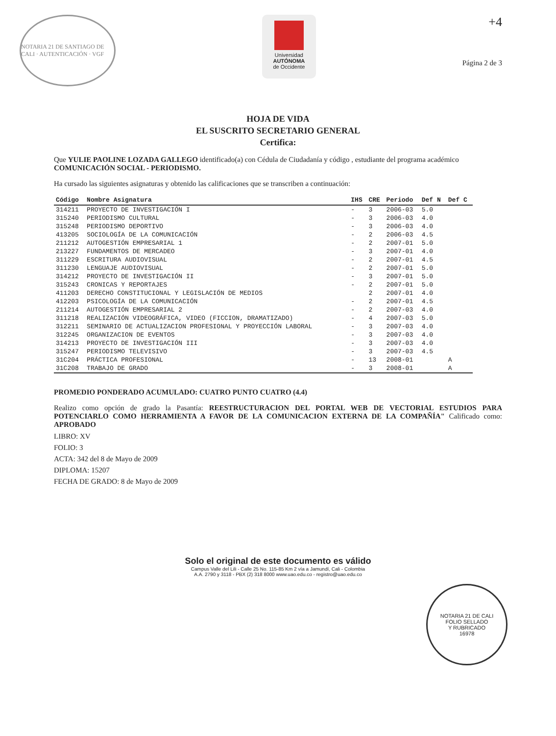NOTARIA 21 DE SANTIAGO DE CALI · AUTENTICACIÓN · VGF
Universidad
AUTÓNOMA
de Occidente
+4
Página 2 de 3
HOJA DE VIDA
EL SUSCRITO SECRETARIO GENERAL
Certifica:
Que YULIE PAOLINE LOZADA GALLEGO identificado(a) con Cédula de Ciudadanía y código , estudiante del programa académico COMUNICACIÓN SOCIAL - PERIODISMO.
Ha cursado las siguientes asignaturas y obtenido las calificaciones que se transcriben a continuación:
| Código | Nombre Asignatura | IHS | CRE | Periodo | Def N | Def C |
| --- | --- | --- | --- | --- | --- | --- |
| 314211 | PROYECTO DE INVESTIGACIÓN I | - | 3 | 2006-03 | 5.0 | |
| 315240 | PERIODISMO CULTURAL | - | 3 | 2006-03 | 4.0 | |
| 315248 | PERIODISMO DEPORTIVO | - | 3 | 2006-03 | 4.0 | |
| 413205 | SOCIOLOGÍA DE LA COMUNICACIÓN | - | 2 | 2006-03 | 4.5 | |
| 211212 | AUTOGESTIÓN EMPRESARIAL 1 | - | 2 | 2007-01 | 5.0 | |
| 213227 | FUNDAMENTOS DE MERCADEO | - | 3 | 2007-01 | 4.0 | |
| 311229 | ESCRITURA AUDIOVISUAL | - | 2 | 2007-01 | 4.5 | |
| 311230 | LENGUAJE AUDIOVISUAL | - | 2 | 2007-01 | 5.0 | |
| 314212 | PROYECTO DE INVESTIGACIÓN II | - | 3 | 2007-01 | 5.0 | |
| 315243 | CRONICAS Y REPORTAJES | - | 2 | 2007-01 | 5.0 | |
| 411203 | DERECHO CONSTITUCIONAL Y LEGISLACIÓN DE MEDIOS | | 2 | 2007-01 | 4.0 | |
| 412203 | PSICOLOGÍA DE LA COMUNICACIÓN | - | 2 | 2007-01 | 4.5 | |
| 211214 | AUTOGESTIÓN EMPRESARIAL 2 | - | 2 | 2007-03 | 4.0 | |
| 311218 | REALIZACIÓN VIDEOGRÁFICA, VIDEO (FICCION, DRAMATIZADO) | - | 4 | 2007-03 | 5.0 | |
| 312211 | SEMINARIO DE ACTUALIZACION PROFESIONAL Y PROYECCIÓN LABORAL | - | 3 | 2007-03 | 4.0 | |
| 312245 | ORGANIZACION DE EVENTOS | - | 3 | 2007-03 | 4.0 | |
| 314213 | PROYECTO DE INVESTIGACIÓN III | - | 3 | 2007-03 | 4.0 | |
| 315247 | PERIODISMO TELEVISIVO | - | 3 | 2007-03 | 4.5 | |
| 31C204 | PRÁCTICA PROFESIONAL | - | 13 | 2008-01 | | A |
| 31C208 | TRABAJO DE GRADO | - | 3 | 2008-01 | | A |
PROMEDIO PONDERADO ACUMULADO: CUATRO PUNTO CUATRO (4.4)
Realizo como opción de grado la Pasantía: REESTRUCTURACION DEL PORTAL WEB DE VECTORIAL ESTUDIOS PARA POTENCIARLO COMO HERRAMIENTA A FAVOR DE LA COMUNICACION EXTERNA DE LA COMPAÑÍA" Calificado como: APROBADO
LIBRO: XV
FOLIO: 3
ACTA: 342 del 8 de Mayo de 2009
DIPLOMA: 15207
FECHA DE GRADO: 8 de Mayo de 2009
Solo el original de este documento es válido
Campus Valle del Lili - Calle 25 No. 115-85 Km 2 vía a Jamundí, Cali - Colombia
A.A. 2790 y 3118 - PBX (2) 318 8000 www.uao.edu.co - registro@uao.edu.co
NOTARIA 21 DE CALI
FOLIO SELLADO
Y RUBRICADO
16978